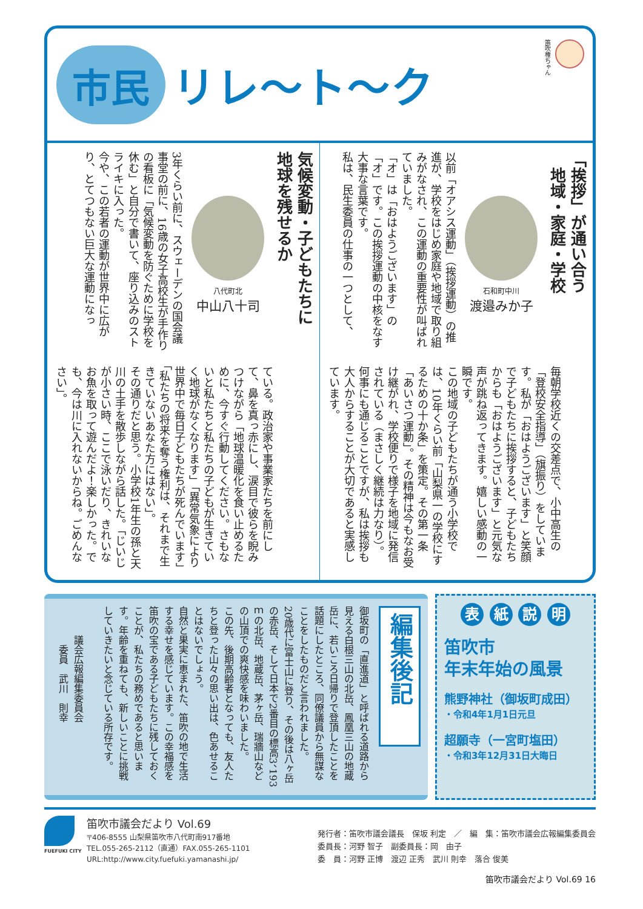市民
リレ〜ト〜ク
笛吹権ちゃん
「挨拶」が通い合う
　地域・家庭・学校
石和町中川
渡邉みか子
以前「オアシス運動」（挨拶運動）の推進が、学校をはじめ家庭や地域で取り組みがなされ、この運動の重要性が叫ばれていました。
「オ」は「おはようございます」の「オ」です。この挨拶運動の中核をなす大事な言葉です。
私は、民生委員の仕事の一つとして、
毎朝学校近くの交差点で、小中高生の「登校安全指導」（旗振り）をしています。私が「おはようございます」と笑顔で子どもたちに挨拶すると、子どもたちからも「おはようございます」と元気な声が跳ね返ってきます。嬉しい感動の一瞬です。
この地域の子どもたちが通う小学校では、10年くらい前「山梨県一の学校にするための十か条」を策定。その第一条「あいさつ運動」。その精神は今もなお受け継がれ、学校便りで様子を地域に発信されている（まさしく継続は力なり）。
何事にも通じることですが、私は挨拶も大人からすることが大切であると実感しています。
気候変動・子どもたちに
地球を残せるか
八代町北
中山八十司
3年くらい前に、スウェーデンの国会議事堂の前に、16歳の女子高校生が手作りの看板に「気候変動を防ぐために学校を休む」と自分で書いて、座り込みのストライキに入った。
今や、この若者の運動が世界中に広がり、とてつもない巨大な運動になっ
ている。政治家や事業家たちを前にして、鼻を真っ赤にし、涙目で彼らを睨みつけながら「地球温暖化を食い止めるために、今すぐ行動してください。さもないと私たちと私たちの子どもが生きていく地球がなくなります」「異常気象により世界中で毎日子どもたちが死んでいます」「私たちの将来を奪う権利は、それまで生きていないあなた方にはない」。
その通りだと思う。小学校1年生の孫と天川の土手を散歩しながら話した。「じいじが小さい時、ここで泳いだり、きれいなお魚を取って遊んだよ！楽しかった。でも、今は川に入れないからね。ごめんなさい」。
表 紙 説 明
笛吹市
年末年始の風景
熊野神社（御坂町成田）
・令和4年1月1日元旦
超願寺（一宮町塩田）
・令和3年12月31日大晦日
編集後記
御坂町の「直進道」と呼ばれる道路から見える白根三山の北岳、鳳凰三山の地蔵岳に、若いころ日帰りで登頂したことを話題にしたところ、同僚議員から無謀なことをしたものだと言われました。
20歳代に富士山に登り、その後は八ヶ岳の赤岳、そして日本で2番目の標高3、193ｍの北岳、地蔵岳、茅ヶ岳、瑞牆山などの山頂での爽快感を味わいました。
この先、後期高齢者となっても、友人たちと登った山々の思い出は、色あせることはないでしょう。
自然と果実に恵まれた、笛吹の地で生活する幸せを感じています。この幸福感を笛吹の宝である子どもたちに残しておくことが、私たちの務めであると思います。年齢を重ねても、新しいことに挑戦していきたいと念じている所存です。
　　　議会広報編集委員会
　　　　委員　武川　則幸
FUEFUKI CITY
笛吹市議会だより Vol.69
〒406-8555 山梨県笛吹市八代町南917番地
TEL.055-265-2112（直通）FAX.055-265-1101
URL:http://www.city.fuefuki.yamanashi.jp/
発行者：笛吹市議会議長　保坂 利定　／　編　集：笛吹市議会広報編集委員会
委員長：河野 智子　副委員長：岡　由子
委　員：河野 正博　渡辺 正秀　武川 則幸　落合 俊美
笛吹市議会だより Vol.69 16